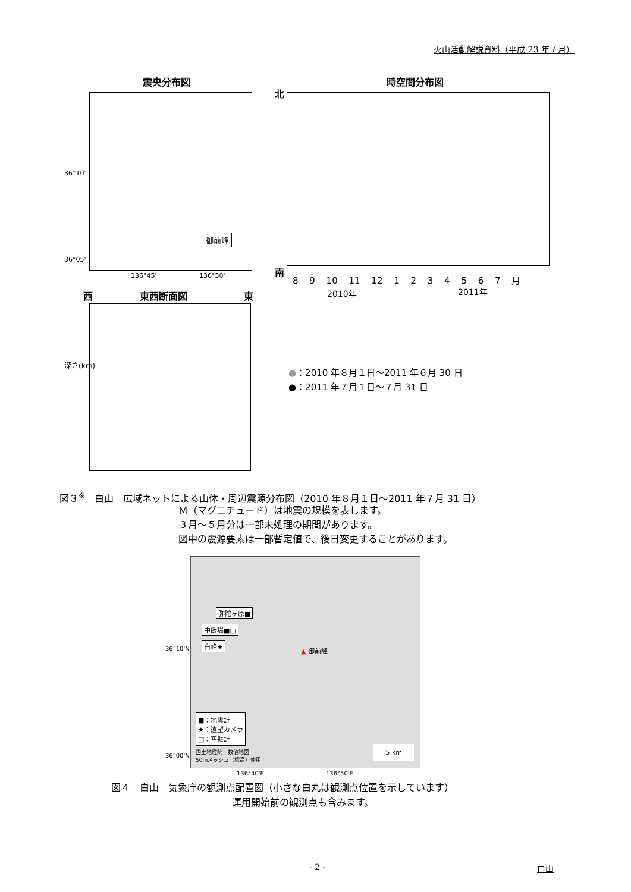火山活動解説資料（平成 23 年７月）
震央分布図
御前峰
36°10'
36°05'
136°45' 136°50'
時空間分布図
北
南
8 9 10 11 12 1 2 3 4 5 6 7 月
2010年 2011年
西 東西断面図 東
深さ(km)
●：2010 年８月１日～2011 年６月 30 日
●：2011 年７月１日～７月 31 日
図３<sup>※</sup>　白山　広域ネットによる山体・周辺震源分布図（2010 年８月１日～2011 年７月 31 日）
Ｍ（マグニチュード）は地震の規模を表します。
３月～５月分は一部未処理の期間があります。
図中の震源要素は一部暫定値で、後日変更することがあります。
弥陀ヶ原■
中飯場■□
白峰★
▲ 御前峰
■：地震計
★：遠望カメラ
□：空振計
国土地理院　数値地図
50mメッシュ（標高）使用
5 km
36°10'N
36°00'N
136°40'E 136°50'E
図４　白山　気象庁の観測点配置図（小さな白丸は観測点位置を示しています）
運用開始前の観測点も含みます。
- 2 - 白山